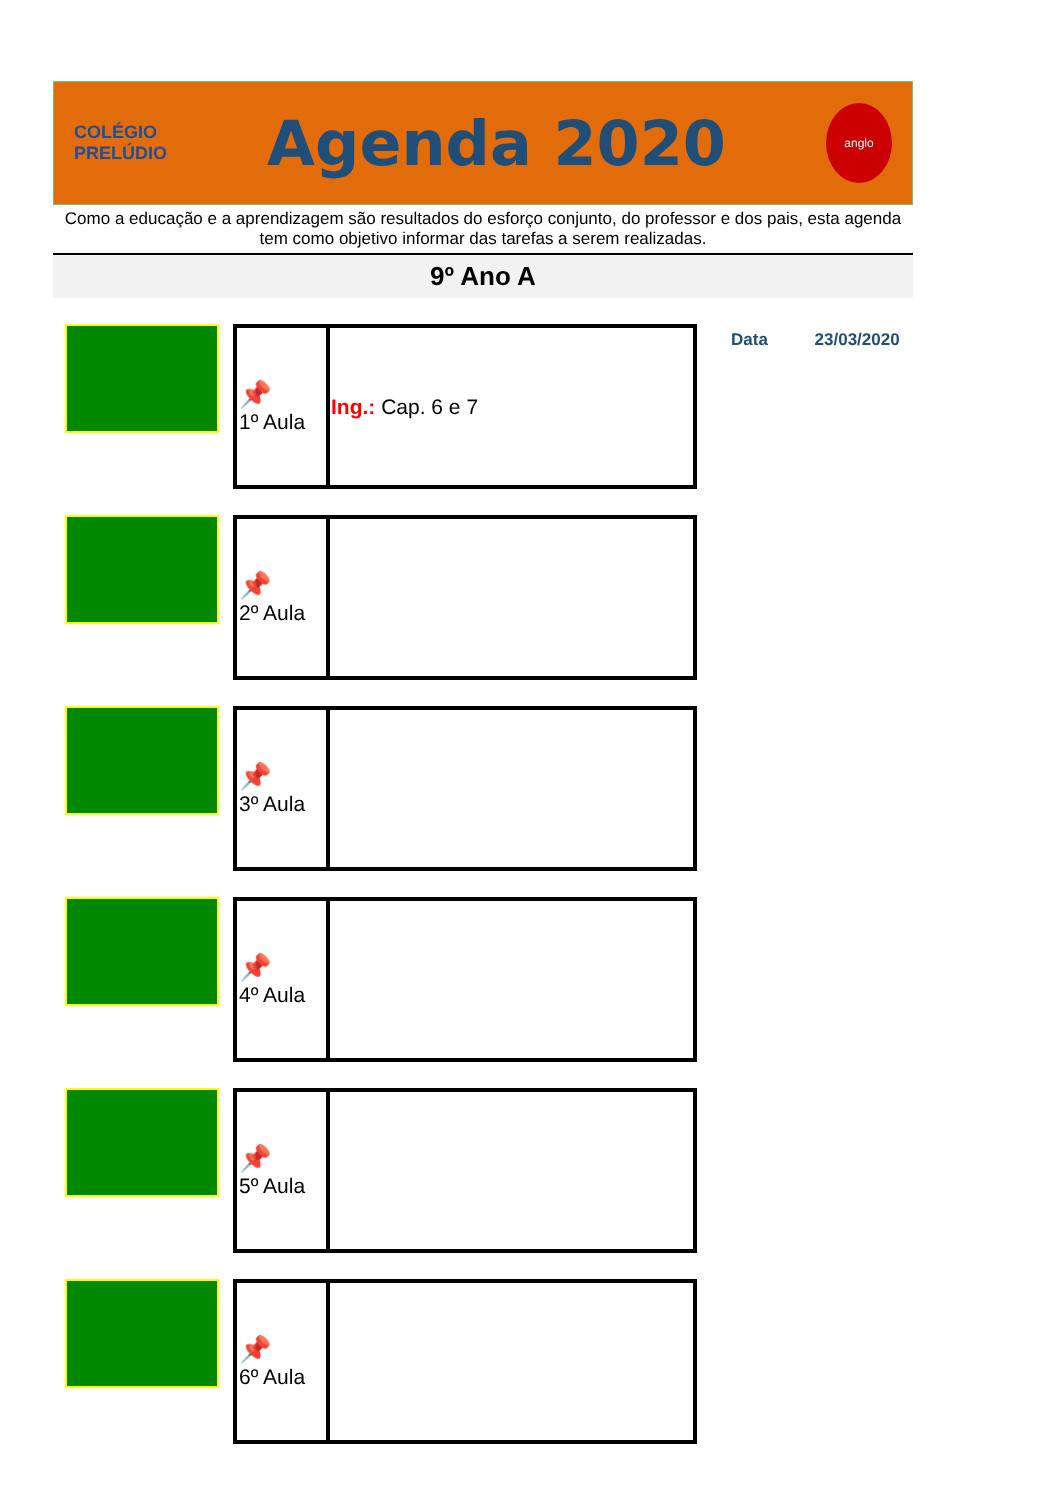COLÉGIO
PRELÚDIO
Agenda 2020
anglo
Como a educação e a aprendizagem são resultados do esforço conjunto, do professor e dos pais, esta agenda tem como objetivo informar das tarefas a serem realizadas.
9º Ano A
| 📌 1º Aula | Ing.: Cap. 6 e 7 |
Data 23/03/2020
| 📌 2º Aula | |
| 📌 3º Aula | |
| 📌 4º Aula | |
| 📌 5º Aula | |
| 📌 6º Aula | |